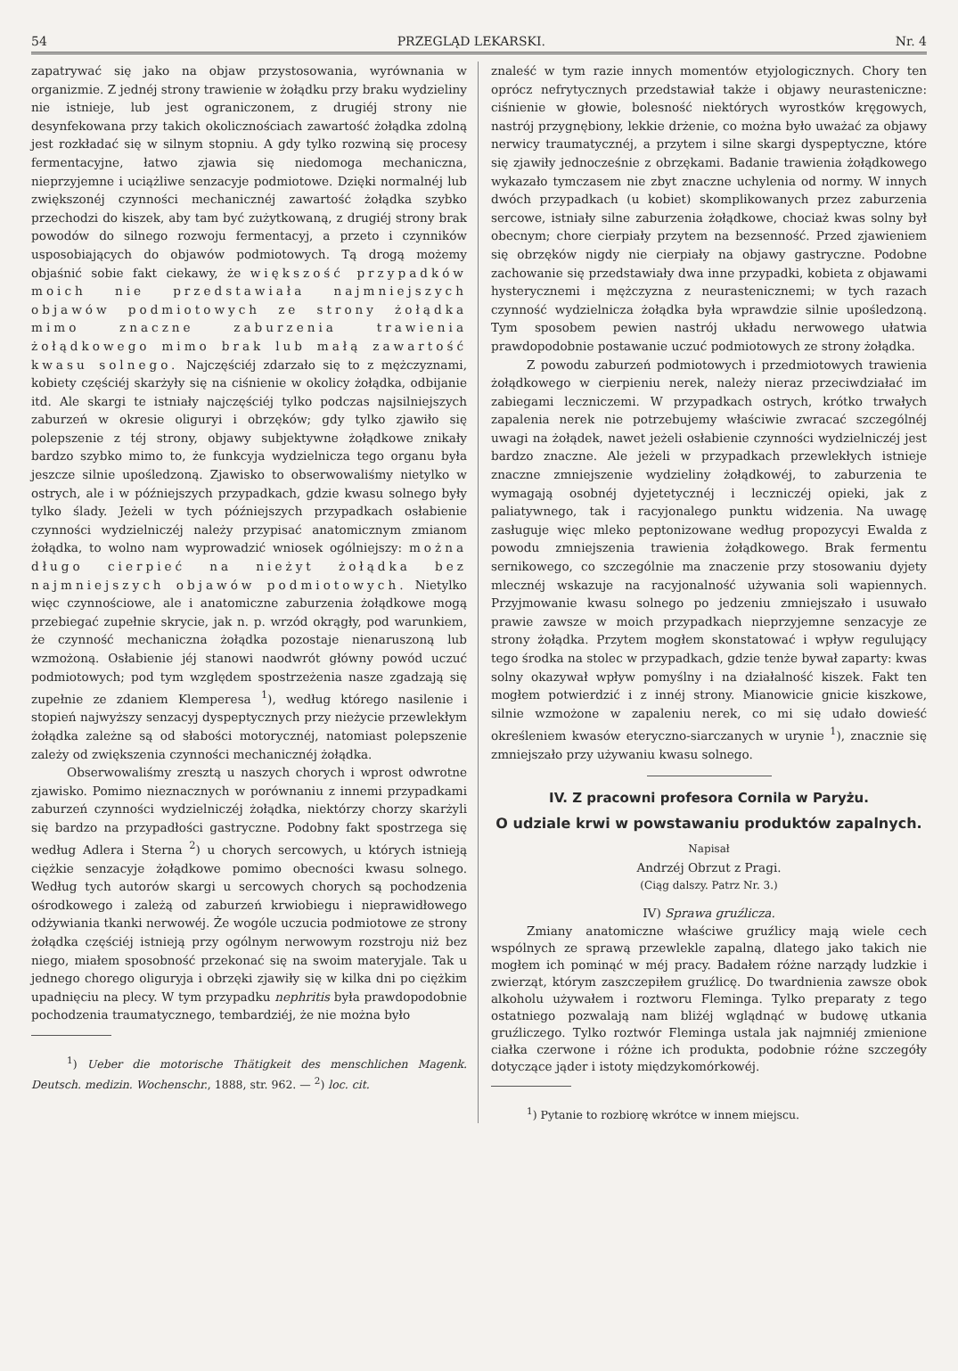54 PRZEGLĄD LEKARSKI. Nr. 4
zapatrywać się jako na objaw przystosowania, wyrównania w organizmie. Z jednéj strony trawienie w żołądku przy braku wydzieliny nie istnieje, lub jest ograniczonem, z drugiéj strony nie desynfekowana przy takich okolicznościach zawartość żołądka zdolną jest rozkładać się w silnym stopniu. A gdy tylko rozwiną się procesy fermentacyjne, łatwo zjawia się niedomoga mechaniczna, nieprzyjemne i uciążliwe senzacyje podmiotowe. Dzięki normalnéj lub zwiększonéj czynności mechanicznéj zawartość żołądka szybko przechodzi do kiszek, aby tam być zużytkowaną, z drugiéj strony brak powodów do silnego rozwoju fermentacyj, a przeto i czynników usposobiających do objawów podmiotowych. Tą drogą możemy objaśnić sobie fakt ciekawy, że większość przypadków moich nie przedstawiała najmniejszych objawów podmiotowych ze strony żołądka mimo znaczne zaburzenia trawienia żołądkowego mimo brak lub małą zawartość kwasu solnego. Najczęściéj zdarzało się to z mężczyznami, kobiety częściéj skarżyły się na ciśnienie w okolicy żołądka, odbijanie itd. Ale skargi te istniały najczęściéj tylko podczas najsilniejszych zaburzeń w okresie oliguryi i obrzęków; gdy tylko zjawiło się polepszenie z téj strony, objawy subjektywne żołądkowe znikały bardzo szybko mimo to, że funkcyja wydzielnicza tego organu była jeszcze silnie upośledzoną. Zjawisko to obserwowaliśmy nietylko w ostrych, ale i w późniejszych przypadkach, gdzie kwasu solnego były tylko ślady. Jeżeli w tych późniejszych przypadkach osłabienie czynności wydzielniczéj należy przypisać anatomicznym zmianom żołądka, to wolno nam wyprowadzić wniosek ogólniejszy: można długo cierpieć na nieżyt żołądka bez najmniejszych objawów podmiotowych. Nietylko więc czynnościowe, ale i anatomiczne zaburzenia żołądkowe mogą przebiegać zupełnie skrycie, jak n. p. wrzód okrągły, pod warunkiem, że czynność mechaniczna żołądka pozostaje nienaruszoną lub wzmożoną. Osłabienie jéj stanowi naodwrót główny powód uczuć podmiotowych; pod tym względem spostrzeżenia nasze zgadzają się zupełnie ze zdaniem Klemperesa <sup>1</sup>), według którego nasilenie i stopień najwyższy senzacyj dyspeptycznych przy nieżycie przewlekłym żołądka zależne są od słabości motorycznéj, natomiast polepszenie zależy od zwiększenia czynności mechanicznéj żołądka.
Obserwowaliśmy zresztą u naszych chorych i wprost odwrotne zjawisko. Pomimo nieznacznych w porównaniu z innemi przypadkami zaburzeń czynności wydzielniczéj żołądka, niektórzy chorzy skarżyli się bardzo na przypadłości gastryczne. Podobny fakt spostrzega się według Adlera i Sterna <sup>2</sup>) u chorych sercowych, u których istnieją ciężkie senzacyje żołądkowe pomimo obecności kwasu solnego. Według tych autorów skargi u sercowych chorych są pochodzenia ośrodkowego i zależą od zaburzeń krwiobiegu i nieprawidłowego odżywiania tkanki nerwowéj. Że wogóle uczucia podmiotowe ze strony żołądka częściéj istnieją przy ogólnym nerwowym rozstroju niż bez niego, miałem sposobność przekonać się na swoim materyjale. Tak u jednego chorego oliguryja i obrzęki zjawiły się w kilka dni po ciężkim upadnięciu na plecy. W tym przypadku nephritis była prawdopodobnie pochodzenia traumatycznego, tembardziéj, że nie można było
<sup>1</sup>) Ueber die motorische Thätigkeit des menschlichen Magenk. Deutsch. medizin. Wochenschr., 1888, str. 962. — <sup>2</sup>) loc. cit.
znaleść w tym razie innych momentów etyjologicznych. Chory ten oprócz nefrytycznych przedstawiał także i objawy neurasteniczne: ciśnienie w głowie, bolesność niektórych wyrostków kręgowych, nastrój przygnębiony, lekkie drżenie, co można było uważać za objawy nerwicy traumatycznéj, a przytem i silne skargi dyspeptyczne, które się zjawiły jednocześnie z obrzękami. Badanie trawienia żołądkowego wykazało tymczasem nie zbyt znaczne uchylenia od normy. W innych dwóch przypadkach (u kobiet) skomplikowanych przez zaburzenia sercowe, istniały silne zaburzenia żołądkowe, chociaż kwas solny był obecnym; chore cierpiały przytem na bezsenność. Przed zjawieniem się obrzęków nigdy nie cierpiały na objawy gastryczne. Podobne zachowanie się przedstawiały dwa inne przypadki, kobieta z objawami hysterycznemi i mężczyzna z neurastenicznemi; w tych razach czynność wydzielnicza żołądka była wprawdzie silnie upośledzoną. Tym sposobem pewien nastrój układu nerwowego ułatwia prawdopodobnie postawanie uczuć podmiotowych ze strony żołądka.
Z powodu zaburzeń podmiotowych i przedmiotowych trawienia żołądkowego w cierpieniu nerek, należy nieraz przeciwdziałać im zabiegami leczniczemi. W przypadkach ostrych, krótko trwałych zapalenia nerek nie potrzebujemy właściwie zwracać szczególnéj uwagi na żołądek, nawet jeżeli osłabienie czynności wydzielniczéj jest bardzo znaczne. Ale jeżeli w przypadkach przewlekłych istnieje znaczne zmniejszenie wydzieliny żołądkowéj, to zaburzenia te wymagają osobnéj dyjetetycznéj i leczniczéj opieki, jak z paliatywnego, tak i racyjonalego punktu widzenia. Na uwagę zasługuje więc mleko peptonizowane według propozycyi Ewalda z powodu zmniejszenia trawienia żołądkowego. Brak fermentu sernikowego, co szczególnie ma znaczenie przy stosowaniu dyjety mlecznéj wskazuje na racyjonalność używania soli wapiennych. Przyjmowanie kwasu solnego po jedzeniu zmniejszało i usuwało prawie zawsze w moich przypadkach nieprzyjemne senzacyje ze strony żołądka. Przytem mogłem skonstatować i wpływ regulujący tego środka na stolec w przypadkach, gdzie tenże bywał zaparty: kwas solny okazywał wpływ pomyślny i na działalność kiszek. Fakt ten mogłem potwierdzić i z innéj strony. Mianowicie gnicie kiszkowe, silnie wzmożone w zapaleniu nerek, co mi się udało dowieść określeniem kwasów eteryczno-siarczanych w urynie <sup>1</sup>), znacznie się zmniejszało przy używaniu kwasu solnego.
IV. Z pracowni profesora Cornila w Paryżu.
O udziale krwi w powstawaniu produktów zapalnych.
Napisał
Andrzéj Obrzut z Pragi.
(Ciąg dalszy. Patrz Nr. 3.)
IV) Sprawa gruźlicza.
Zmiany anatomiczne właściwe gruźlicy mają wiele cech wspólnych ze sprawą przewlekle zapalną, dlatego jako takich nie mogłem ich pominąć w méj pracy. Badałem różne narządy ludzkie i zwierząt, którym zaszczepiłem gruźlicę. Do twardnienia zawsze obok alkoholu używałem i roztworu Fleminga. Tylko preparaty z tego ostatniego pozwalają nam bliżéj wglądnąć w budowę utkania gruźliczego. Tylko roztwór Fleminga ustala jak najmniéj zmienione ciałka czerwone i różne ich produkta, podobnie różne szczegóły dotyczące jąder i istoty międzykomórkowéj.
<sup>1</sup>) Pytanie to rozbiorę wkrótce w innem miejscu.